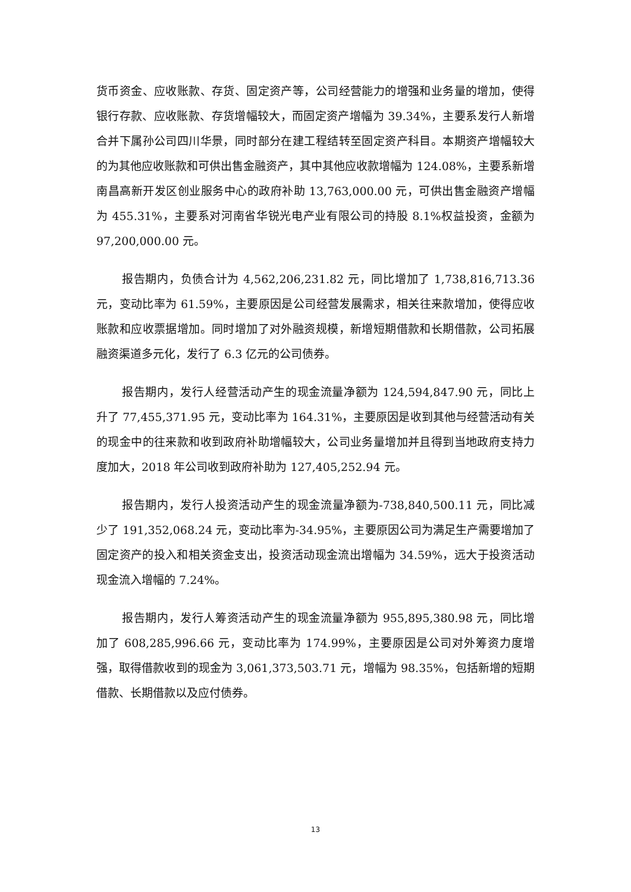货币资金、应收账款、存货、固定资产等，公司经营能力的增强和业务量的增加，使得银行存款、应收账款、存货增幅较大，而固定资产增幅为 39.34%，主要系发行人新增合并下属孙公司四川华景，同时部分在建工程结转至固定资产科目。本期资产增幅较大的为其他应收账款和可供出售金融资产，其中其他应收款增幅为 124.08%，主要系新增南昌高新开发区创业服务中心的政府补助 13,763,000.00 元，可供出售金融资产增幅为 455.31%，主要系对河南省华锐光电产业有限公司的持股 8.1%权益投资，金额为 97,200,000.00 元。
报告期内，负债合计为 4,562,206,231.82 元，同比增加了 1,738,816,713.36 元，变动比率为 61.59%，主要原因是公司经营发展需求，相关往来款增加，使得应收账款和应收票据增加。同时增加了对外融资规模，新增短期借款和长期借款，公司拓展融资渠道多元化，发行了 6.3 亿元的公司债券。
报告期内，发行人经营活动产生的现金流量净额为 124,594,847.90 元，同比上升了 77,455,371.95 元，变动比率为 164.31%，主要原因是收到其他与经营活动有关的现金中的往来款和收到政府补助增幅较大，公司业务量增加并且得到当地政府支持力度加大，2018 年公司收到政府补助为 127,405,252.94 元。
报告期内，发行人投资活动产生的现金流量净额为-738,840,500.11 元，同比减少了 191,352,068.24 元，变动比率为-34.95%，主要原因公司为满足生产需要增加了固定资产的投入和相关资金支出，投资活动现金流出增幅为 34.59%，远大于投资活动现金流入增幅的 7.24%。
报告期内，发行人筹资活动产生的现金流量净额为 955,895,380.98 元，同比增加了 608,285,996.66 元，变动比率为 174.99%，主要原因是公司对外筹资力度增强，取得借款收到的现金为 3,061,373,503.71 元，增幅为 98.35%，包括新增的短期借款、长期借款以及应付债券。
13